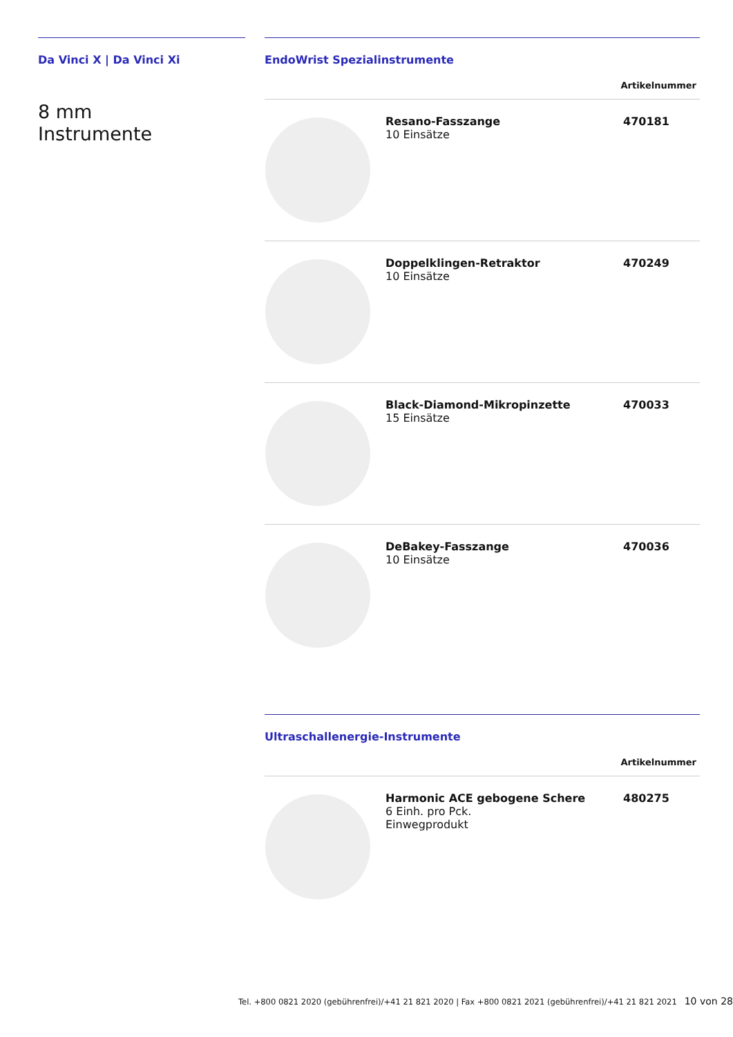Da Vinci X | Da Vinci Xi
8 mm
Instrumente
EndoWrist Spezialinstrumente
Artikelnummer
| | Resano-Fasszange 10 Einsätze | 470181 |
| | Doppelklingen-Retraktor 10 Einsätze | 470249 |
| | Black-Diamond-Mikropinzette 15 Einsätze | 470033 |
| | DeBakey-Fasszange 10 Einsätze | 470036 |
Ultraschallenergie-Instrumente
Artikelnummer
| | Harmonic ACE gebogene Schere 6 Einh. pro Pck. Einwegprodukt | 480275 |
Tel. +800 0821 2020 (gebührenfrei)/+41 21 821 2020 | Fax +800 0821 2021 (gebührenfrei)/+41 21 821 2021 10 von 28